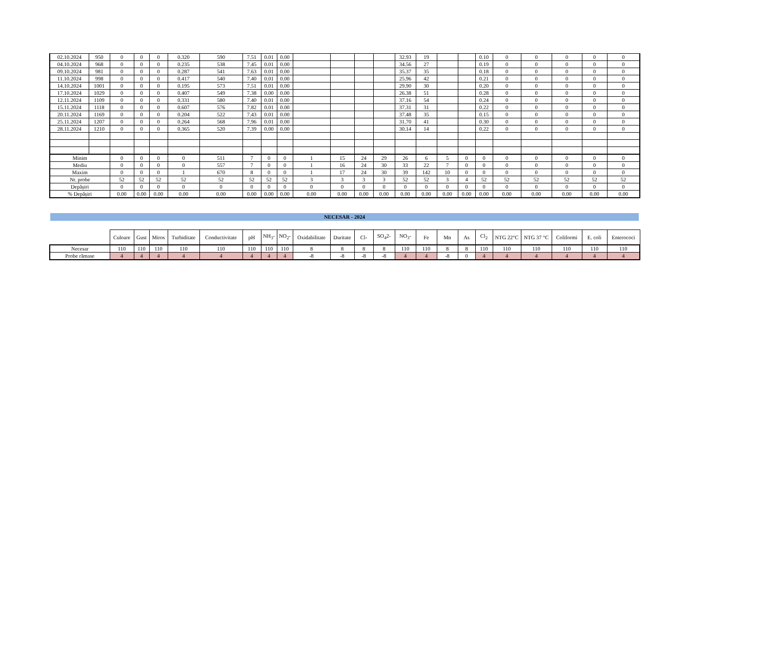| 02.10.2024 | 950 | 0 | 0 | 0 | 0.320 | 590 | 7.51 | 0.01 | 0.00 | | | | | 32.93 | 19 | | | 0.10 | 0 | 0 | 0 | 0 | 0 |
| 04.10.2024 | 968 | 0 | 0 | 0 | 0.235 | 538 | 7.45 | 0.01 | 0.00 | | | | | 34.56 | 27 | | | 0.19 | 0 | 0 | 0 | 0 | 0 |
| 09.10.2024 | 981 | 0 | 0 | 0 | 0.287 | 541 | 7.63 | 0.01 | 0.00 | | | | | 35.37 | 35 | | | 0.18 | 0 | 0 | 0 | 0 | 0 |
| 11.10.2024 | 998 | 0 | 0 | 0 | 0.417 | 540 | 7.40 | 0.01 | 0.00 | | | | | 25.96 | 42 | | | 0.21 | 0 | 0 | 0 | 0 | 0 |
| 14.10.2024 | 1001 | 0 | 0 | 0 | 0.195 | 573 | 7.51 | 0.01 | 0.00 | | | | | 29.90 | 30 | | | 0.20 | 0 | 0 | 0 | 0 | 0 |
| 17.10.2024 | 1029 | 0 | 0 | 0 | 0.407 | 549 | 7.38 | 0.00 | 0.00 | | | | | 26.38 | 51 | | | 0.28 | 0 | 0 | 0 | 0 | 0 |
| 12.11.2024 | 1109 | 0 | 0 | 0 | 0.331 | 580 | 7.40 | 0.01 | 0.00 | | | | | 37.16 | 54 | | | 0.24 | 0 | 0 | 0 | 0 | 0 |
| 15.11.2024 | 1118 | 0 | 0 | 0 | 0.607 | 576 | 7.82 | 0.01 | 0.00 | | | | | 37.31 | 31 | | | 0.22 | 0 | 0 | 0 | 0 | 0 |
| 20.11.2024 | 1169 | 0 | 0 | 0 | 0.204 | 522 | 7.43 | 0.01 | 0.00 | | | | | 37.48 | 35 | | | 0.15 | 0 | 0 | 0 | 0 | 0 |
| 25.11.2024 | 1207 | 0 | 0 | 0 | 0.264 | 568 | 7.96 | 0.01 | 0.00 | | | | | 31.70 | 41 | | | 0.30 | 0 | 0 | 0 | 0 | 0 |
| 28.11.2024 | 1210 | 0 | 0 | 0 | 0.365 | 520 | 7.39 | 0.00 | 0.00 | | | | | 30.14 | 14 | | | 0.22 | 0 | 0 | 0 | 0 | 0 |
| Minim | | 0 | 0 | 0 | 0 | 511 | 7 | 0 | 0 | 1 | 15 | 24 | 29 | 26 | 6 | 5 | 0 | 0 | 0 | 0 | 0 | 0 | 0 |
| Mediu | | 0 | 0 | 0 | 0 | 557 | 7 | 0 | 0 | 1 | 16 | 24 | 30 | 33 | 22 | 7 | 0 | 0 | 0 | 0 | 0 | 0 | 0 |
| Maxim | | 0 | 0 | 0 | 1 | 670 | 8 | 0 | 0 | 1 | 17 | 24 | 30 | 39 | 142 | 10 | 0 | 0 | 0 | 0 | 0 | 0 | 0 |
| Nr. probe | | 52 | 52 | 52 | 52 | 52 | 52 | 52 | 52 | 3 | 3 | 3 | 3 | 52 | 52 | 3 | 4 | 52 | 52 | 52 | 52 | 52 | 52 |
| Depășiri | | 0 | 0 | 0 | 0 | 0 | 0 | 0 | 0 | 0 | 0 | 0 | 0 | 0 | 0 | 0 | 0 | 0 | 0 | 0 | 0 | 0 | 0 |
| % Depășiri | | 0.00 | 0.00 | 0.00 | 0.00 | 0.00 | 0.00 | 0.00 | 0.00 | 0.00 | 0.00 | 0.00 | 0.00 | 0.00 | 0.00 | 0.00 | 0.00 | 0.00 | 0.00 | 0.00 | 0.00 | 0.00 | 0.00 |
NECESAR - 2024
| | Culoare | Gust | Miros | Turbiditate | Conductivitate | pH | NH<sub>3</sub>- | NO<sub>2</sub>- | Oxidabilitate | Duritate | Cl- | SO<sub>4</sub>2- | NO<sub>3</sub>- | Fe | Mn | As | Cl<sub>2</sub> | NTG 22°C | NTG 37 °C | Coliformi | E. coli | Enterococi |
| --- | --- | --- | --- | --- | --- | --- | --- | --- | --- | --- | --- | --- | --- | --- | --- | --- | --- | --- | --- | --- | --- | --- |
| Necesar | 110 | 110 | 110 | 110 | 110 | 110 | 110 | 110 | 8 | 8 | 8 | 8 | 110 | 110 | 8 | 8 | 110 | 110 | 110 | 110 | 110 | 110 |
| Probe rămase | 4 | 4 | 4 | 4 | 4 | 4 | 4 | 4 | -8 | -8 | -8 | -8 | 4 | 4 | -8 | 0 | 4 | 4 | 4 | 4 | 4 | 4 |